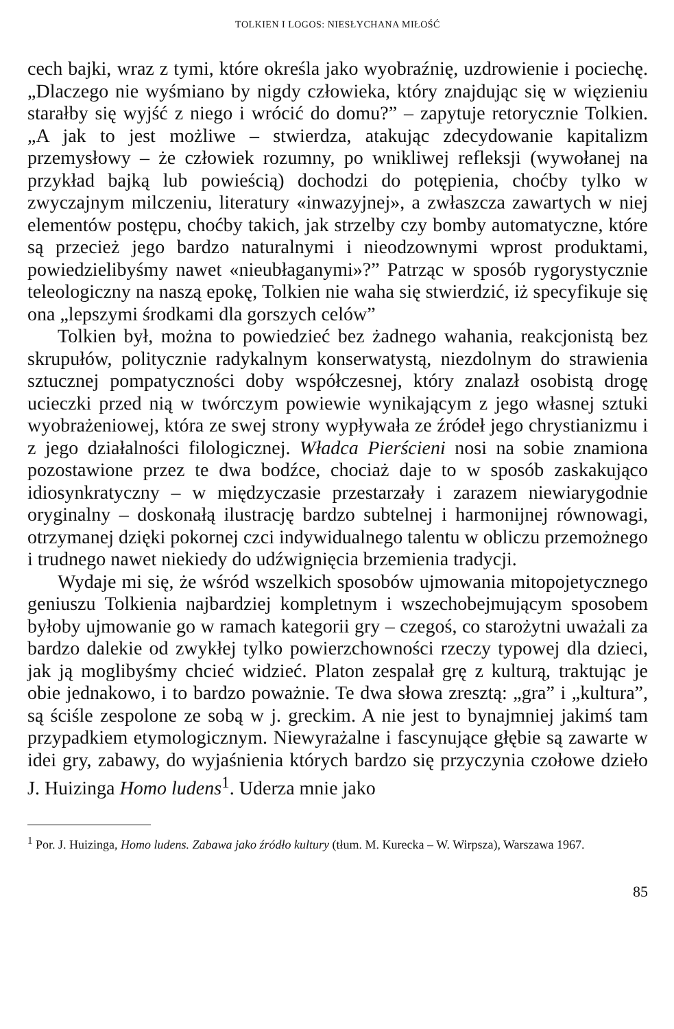TOLKIEN I LOGOS: NIESŁYCHANA MIŁOŚĆ
cech bajki, wraz z tymi, które określa jako wyobraźnię, uzdrowienie i pociechę. „Dlaczego nie wyśmiano by nigdy człowieka, który znajdując się w więzieniu starałby się wyjść z niego i wrócić do domu?” – zapytuje retorycznie Tolkien. „A jak to jest możliwe – stwierdza, atakując zdecydowanie kapitalizm przemysłowy – że człowiek rozumny, po wnikliwej refleksji (wywołanej na przykład bajką lub powieścią) dochodzi do potępienia, choćby tylko w zwyczajnym milczeniu, literatury «inwazyjnej», a zwłaszcza zawartych w niej elementów postępu, choćby takich, jak strzelby czy bomby automatyczne, które są przecież jego bardzo naturalnymi i nieodzownymi wprost produktami, powiedzielibyśmy nawet «nieubłaganymi»?” Patrząc w sposób rygorystycznie teleologiczny na naszą epokę, Tolkien nie waha się stwierdzić, iż specyfikuje się ona „lepszymi środkami dla gorszych celów”
Tolkien był, można to powiedzieć bez żadnego wahania, reakcjonistą bez skrupułów, politycznie radykalnym konserwatystą, niezdolnym do strawienia sztucznej pompatyczności doby współczesnej, który znalazł osobistą drogę ucieczki przed nią w twórczym powiewie wynikającym z jego własnej sztuki wyobrażeniowej, która ze swej strony wypływała ze źródeł jego chrystianizmu i z jego działalności filologicznej. Władca Pierścieni nosi na sobie znamiona pozostawione przez te dwa bodźce, chociaż daje to w sposób zaskakująco idiosynkratyczny – w międzyczasie przestarzały i zarazem niewiarygodnie oryginalny – doskonałą ilustrację bardzo subtelnej i harmonijnej równowagi, otrzymanej dzięki pokornej czci indywidualnego talentu w obliczu przemożnego i trudnego nawet niekiedy do udźwignięcia brzemienia tradycji.
Wydaje mi się, że wśród wszelkich sposobów ujmowania mitopojetycznego geniuszu Tolkienia najbardziej kompletnym i wszechobejmującym sposobem byłoby ujmowanie go w ramach kategorii gry – czegoś, co starożytni uważali za bardzo dalekie od zwykłej tylko powierzchowności rzeczy typowej dla dzieci, jak ją moglibyśmy chcieć widzieć. Platon zespalał grę z kulturą, traktując je obie jednakowo, i to bardzo poważnie. Te dwa słowa zresztą: „gra” i „kultura”, są ściśle zespolone ze sobą w j. greckim. A nie jest to bynajmniej jakimś tam przypadkiem etymologicznym. Niewyrażalne i fascynujące głębie są zawarte w idei gry, zabawy, do wyjaśnienia których bardzo się przyczynia czołowe dzieło J. Huizinga Homo ludens<sup>1</sup>. Uderza mnie jako
<sup>1</sup> Por. J. Huizinga, Homo ludens. Zabawa jako źródło kultury (tłum. M. Kurecka – W. Wirpsza), Warszawa 1967.
85